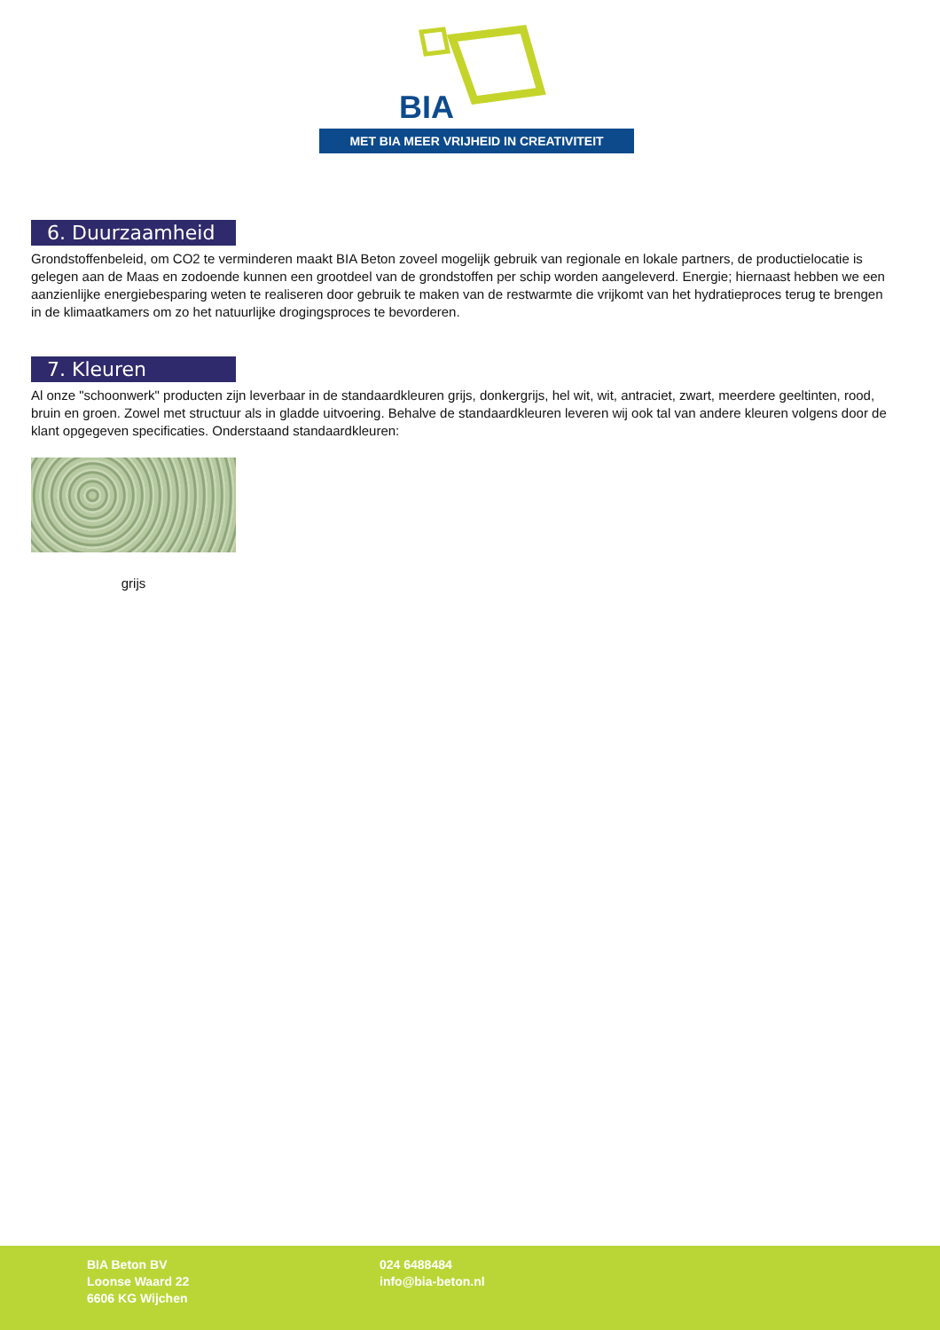BIA
MET BIA MEER VRIJHEID IN CREATIVITEIT
6. Duurzaamheid
Grondstoffenbeleid, om CO2 te verminderen maakt BIA Beton zoveel mogelijk gebruik van regionale en lokale partners, de productielocatie is gelegen aan de Maas en zodoende kunnen een grootdeel van de grondstoffen per schip worden aangeleverd. Energie; hiernaast hebben we een aanzienlijke energiebesparing weten te realiseren door gebruik te maken van de restwarmte die vrijkomt van het hydratieproces terug te brengen in de klimaatkamers om zo het natuurlijke drogingsproces te bevorderen.
7. Kleuren
Al onze "schoonwerk" producten zijn leverbaar in de standaardkleuren grijs, donkergrijs, hel wit, wit, antraciet, zwart, meerdere geeltinten, rood, bruin en groen. Zowel met structuur als in gladde uitvoering. Behalve de standaardkleuren leveren wij ook tal van andere kleuren volgens door de klant opgegeven specificaties. Onderstaand standaardkleuren:
grijs
BIA Beton BV
Loonse Waard 22
6606 KG Wijchen
024 6488484
info@bia-beton.nl